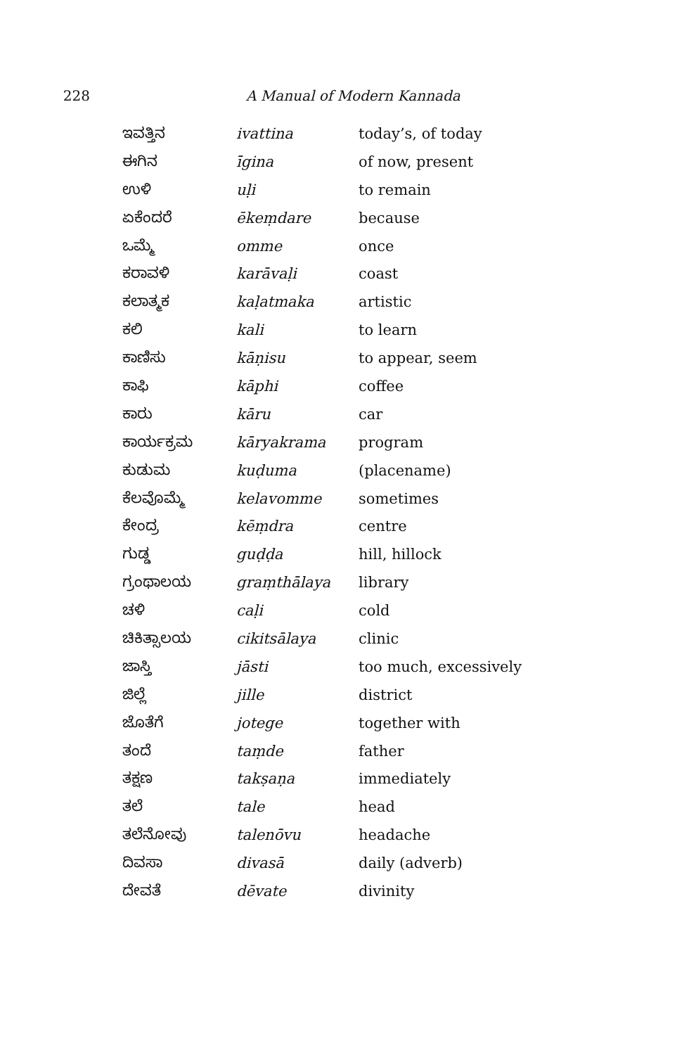228 A Manual of Modern Kannada
| ಇವತ್ತಿನ | ivattina | today’s, of today |
| ಈಗಿನ | īgina | of now, present |
| ಉಳಿ | uḷi | to remain |
| ಏಕೆಂದರೆ | ēkeṃdare | because |
| ಒಮ್ಮೆ | omme | once |
| ಕರಾವಳಿ | karāvaḷi | coast |
| ಕಲಾತ್ಮಕ | kaḷatmaka | artistic |
| ಕಲಿ | kali | to learn |
| ಕಾಣಿಸು | kāṇisu | to appear, seem |
| ಕಾಫಿ | kāphi | coffee |
| ಕಾರು | kāru | car |
| ಕಾರ್ಯಕ್ರಮ | kāryakrama | program |
| ಕುಡುಮ | kuḍuma | (placename) |
| ಕೆಲವೊಮ್ಮೆ | kelavomme | sometimes |
| ಕೇಂದ್ರ | kēṃdra | centre |
| ಗುಡ್ಡ | guḍḍa | hill, hillock |
| ಗ್ರಂಥಾಲಯ | graṃthālaya | library |
| ಚಳಿ | caḷi | cold |
| ಚಿಕಿತ್ಸಾಲಯ | cikitsālaya | clinic |
| ಜಾಸ್ತಿ | jāsti | too much, excessively |
| ಜಿಲ್ಲೆ | jille | district |
| ಜೊತೆಗೆ | jotege | together with |
| ತಂದೆ | taṃde | father |
| ತಕ್ಷಣ | takṣaṇa | immediately |
| ತಲೆ | tale | head |
| ತಲೆನೋವು | talenōvu | headache |
| ದಿವಸಾ | divasā | daily (adverb) |
| ದೇವತೆ | dēvate | divinity |